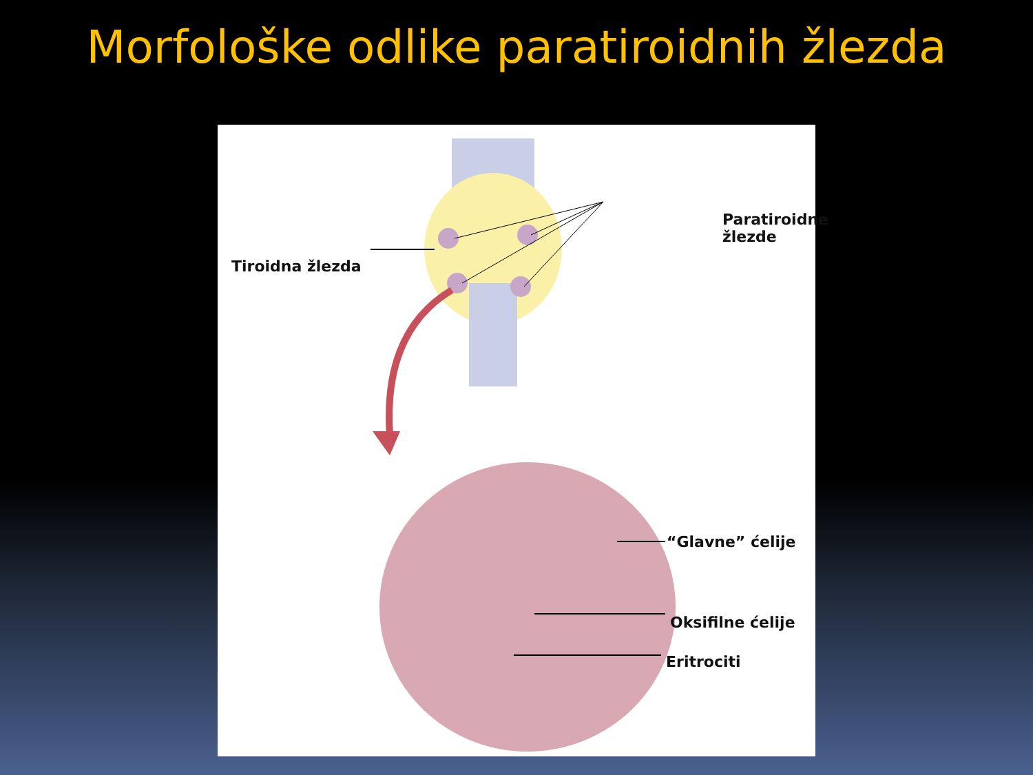Morfološke odlike paratiroidnih žlezda
Paratiroidne žlezde
Tiroidna žlezda
“Glavne” ćelije
Oksifilne ćelije
Eritrociti